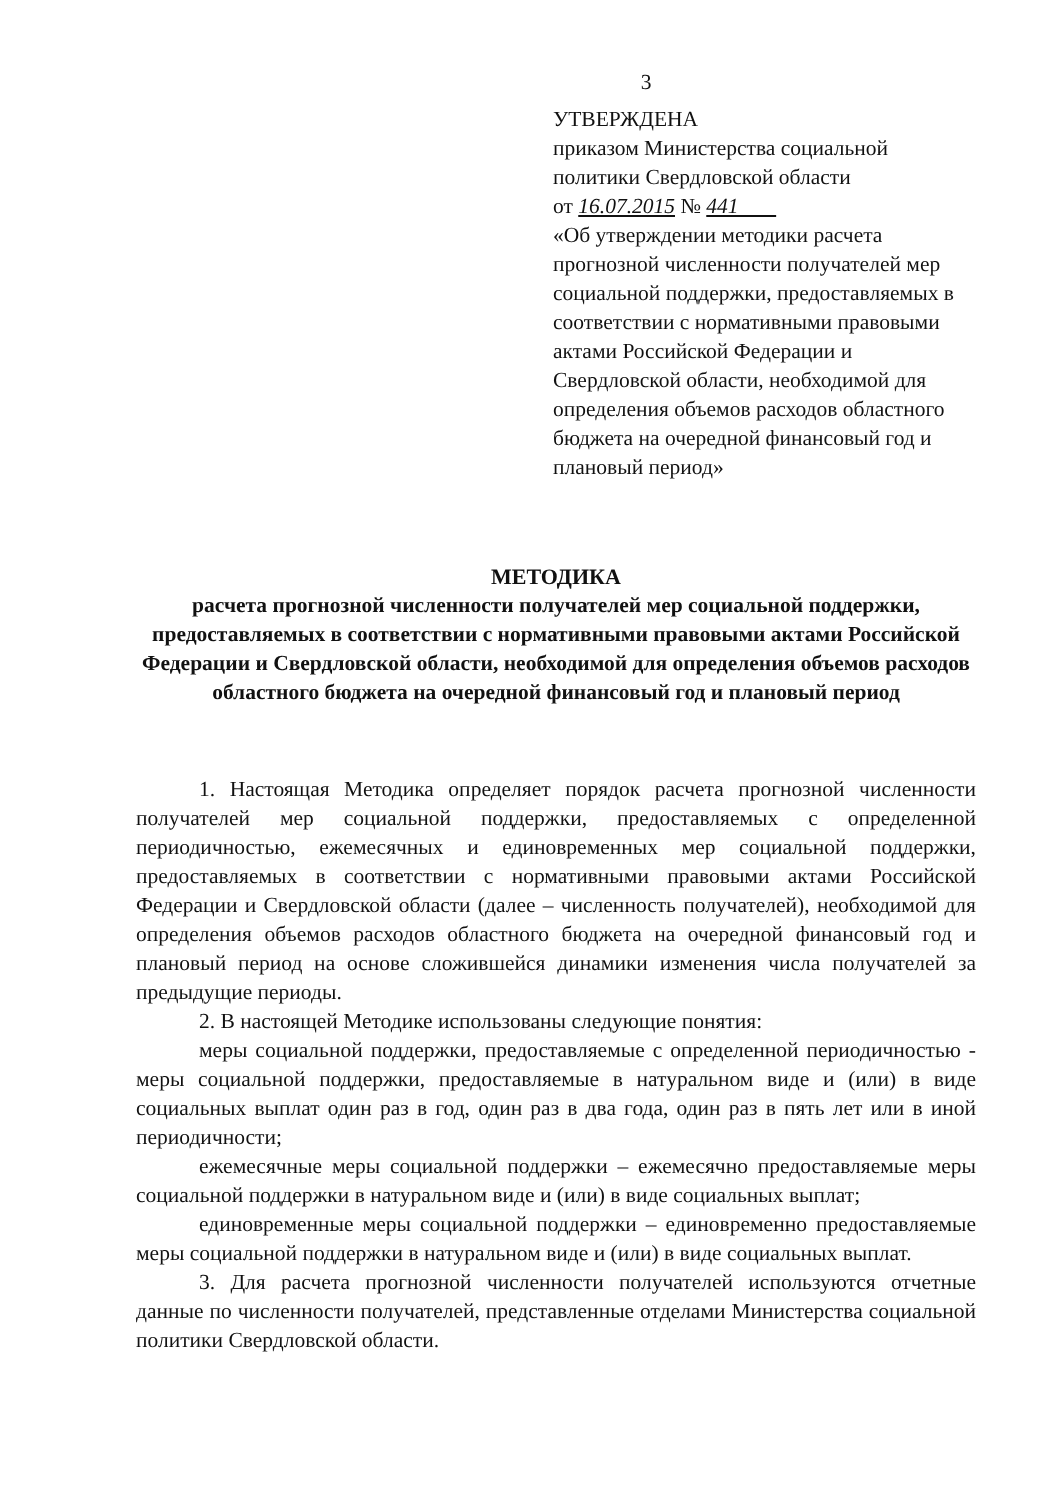3
УТВЕРЖДЕНА
приказом Министерства социальной политики Свердловской области
от 16.07.2015 № 441
«Об утверждении методики расчета прогнозной численности получателей мер социальной поддержки, предоставляемых в соответствии с нормативными правовыми актами Российской Федерации и Свердловской области, необходимой для определения объемов расходов областного бюджета на очередной финансовый год и плановый период»
МЕТОДИКА
расчета прогнозной численности получателей мер социальной поддержки, предоставляемых в соответствии с нормативными правовыми актами Российской Федерации и Свердловской области, необходимой для определения объемов расходов областного бюджета на очередной финансовый год и плановый период
1. Настоящая Методика определяет порядок расчета прогнозной численности получателей мер социальной поддержки, предоставляемых с определенной периодичностью, ежемесячных и единовременных мер социальной поддержки, предоставляемых в соответствии с нормативными правовыми актами Российской Федерации и Свердловской области (далее – численность получателей), необходимой для определения объемов расходов областного бюджета на очередной финансовый год и плановый период на основе сложившейся динамики изменения числа получателей за предыдущие периоды.
2. В настоящей Методике использованы следующие понятия:
меры социальной поддержки, предоставляемые с определенной периодичностью - меры социальной поддержки, предоставляемые в натуральном виде и (или) в виде социальных выплат один раз в год, один раз в два года, один раз в пять лет или в иной периодичности;
ежемесячные меры социальной поддержки – ежемесячно предоставляемые меры социальной поддержки в натуральном виде и (или) в виде социальных выплат;
единовременные меры социальной поддержки – единовременно предоставляемые меры социальной поддержки в натуральном виде и (или) в виде социальных выплат.
3. Для расчета прогнозной численности получателей используются отчетные данные по численности получателей, представленные отделами Министерства социальной политики Свердловской области.